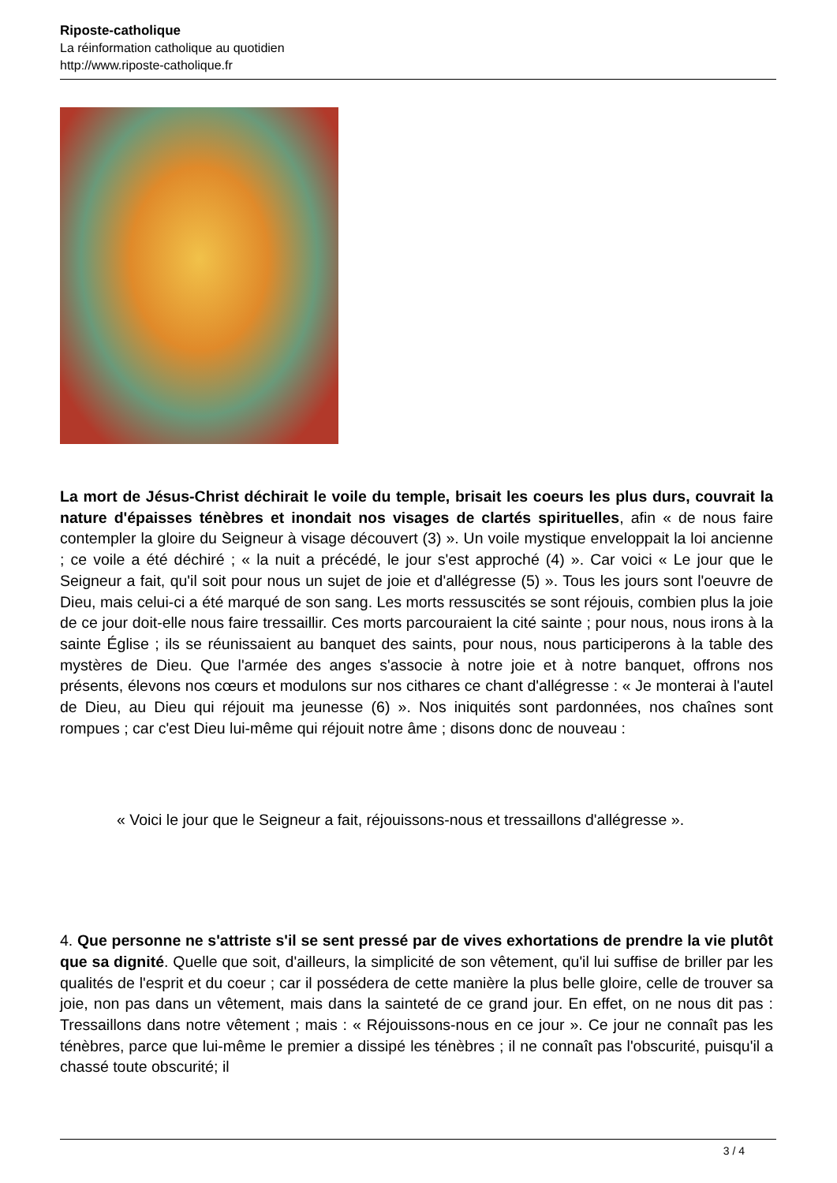Riposte-catholique
La réinformation catholique au quotidien
http://www.riposte-catholique.fr
La mort de Jésus-Christ déchirait le voile du temple, brisait les coeurs les plus durs, couvrait la nature d'épaisses ténèbres et inondait nos visages de clartés spirituelles, afin « de nous faire contempler la gloire du Seigneur à visage découvert (3) ». Un voile mystique enveloppait la loi ancienne ; ce voile a été déchiré ; « la nuit a précédé, le jour s'est approché (4) ». Car voici « Le jour que le Seigneur a fait, qu'il soit pour nous un sujet de joie et d'allégresse (5) ». Tous les jours sont l'oeuvre de Dieu, mais celui-ci a été marqué de son sang. Les morts ressuscités se sont réjouis, combien plus la joie de ce jour doit-elle nous faire tressaillir. Ces morts parcouraient la cité sainte ; pour nous, nous irons à la sainte Église ; ils se réunissaient au banquet des saints, pour nous, nous participerons à la table des mystères de Dieu. Que l'armée des anges s'associe à notre joie et à notre banquet, offrons nos présents, élevons nos cœurs et modulons sur nos cithares ce chant d'allégresse : « Je monterai à l'autel de Dieu, au Dieu qui réjouit ma jeunesse (6) ». Nos iniquités sont pardonnées, nos chaînes sont rompues ; car c'est Dieu lui-même qui réjouit notre âme ; disons donc de nouveau :
« Voici le jour que le Seigneur a fait, réjouissons-nous et tressaillons d'allégresse ».
4. Que personne ne s'attriste s'il se sent pressé par de vives exhortations de prendre la vie plutôt que sa dignité. Quelle que soit, d'ailleurs, la simplicité de son vêtement, qu'il lui suffise de briller par les qualités de l'esprit et du coeur ; car il possédera de cette manière la plus belle gloire, celle de trouver sa joie, non pas dans un vêtement, mais dans la sainteté de ce grand jour. En effet, on ne nous dit pas : Tressaillons dans notre vêtement ; mais : « Réjouissons-nous en ce jour ». Ce jour ne connaît pas les ténèbres, parce que lui-même le premier a dissipé les ténèbres ; il ne connaît pas l'obscurité, puisqu'il a chassé toute obscurité; il
3 / 4